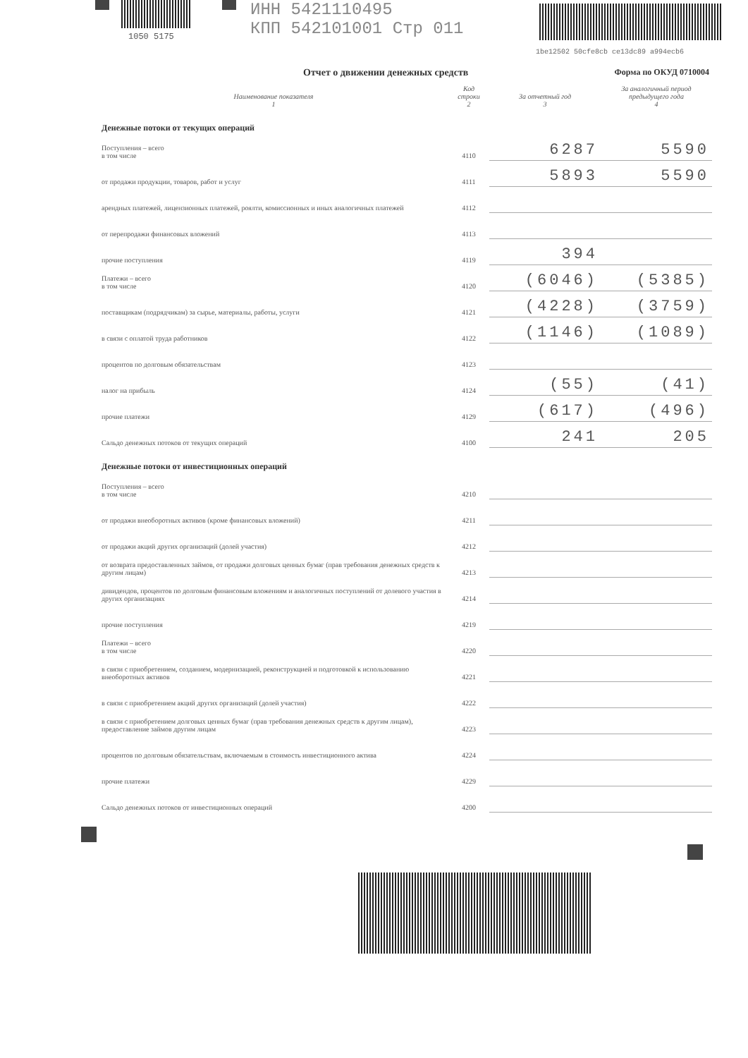1050 5175
ИНН 5421110495
КПП 542101001 Стр 011
1be12502 50cfe8cb ce13dc89 a994ecb6
Отчет о движении денежных средств Форма по ОКУД 0710004
| Наименование показателя 1 | Код строки 2 | За отчетный год 3 | За аналогичный период предыдущего года 4 |
| --- | --- | --- | --- |
| Денежные потоки от текущих операций | | | |
| Поступления – всего в том числе | 4110 | 6287 | 5590 |
| от продажи продукции, товаров, работ и услуг | 4111 | 5893 | 5590 |
| арендных платежей, лицензионных платежей, роялти, комиссионных и иных аналогичных платежей | 4112 | | |
| от перепродажи финансовых вложений | 4113 | | |
| прочие поступления | 4119 | 394 | |
| Платежи – всего в том числе | 4120 | (6046) | (5385) |
| поставщикам (подрядчикам) за сырье, материалы, работы, услуги | 4121 | (4228) | (3759) |
| в связи с оплатой труда работников | 4122 | (1146) | (1089) |
| процентов по долговым обязательствам | 4123 | | |
| налог на прибыль | 4124 | (55) | (41) |
| прочие платежи | 4129 | (617) | (496) |
| Сальдо денежных потоков от текущих операций | 4100 | 241 | 205 |
| Денежные потоки от инвестиционных операций | | | |
| Поступления – всего в том числе | 4210 | | |
| от продажи внеоборотных активов (кроме финансовых вложений) | 4211 | | |
| от продажи акций других организаций (долей участия) | 4212 | | |
| от возврата предоставленных займов, от продажи долговых ценных бумаг (прав требования денежных средств к другим лицам) | 4213 | | |
| дивидендов, процентов по долговым финансовым вложениям и аналогичных поступлений от долевого участия в других организациях | 4214 | | |
| прочие поступления | 4219 | | |
| Платежи – всего в том числе | 4220 | | |
| в связи с приобретением, созданием, модернизацией, реконструкцией и подготовкой к использованию внеоборотных активов | 4221 | | |
| в связи с приобретением акций других организаций (долей участия) | 4222 | | |
| в связи с приобретением долговых ценных бумаг (прав требования денежных средств к другим лицам), предоставление займов другим лицам | 4223 | | |
| процентов по долговым обязательствам, включаемым в стоимость инвестиционного актива | 4224 | | |
| прочие платежи | 4229 | | |
| Сальдо денежных потоков от инвестиционных операций | 4200 | | |